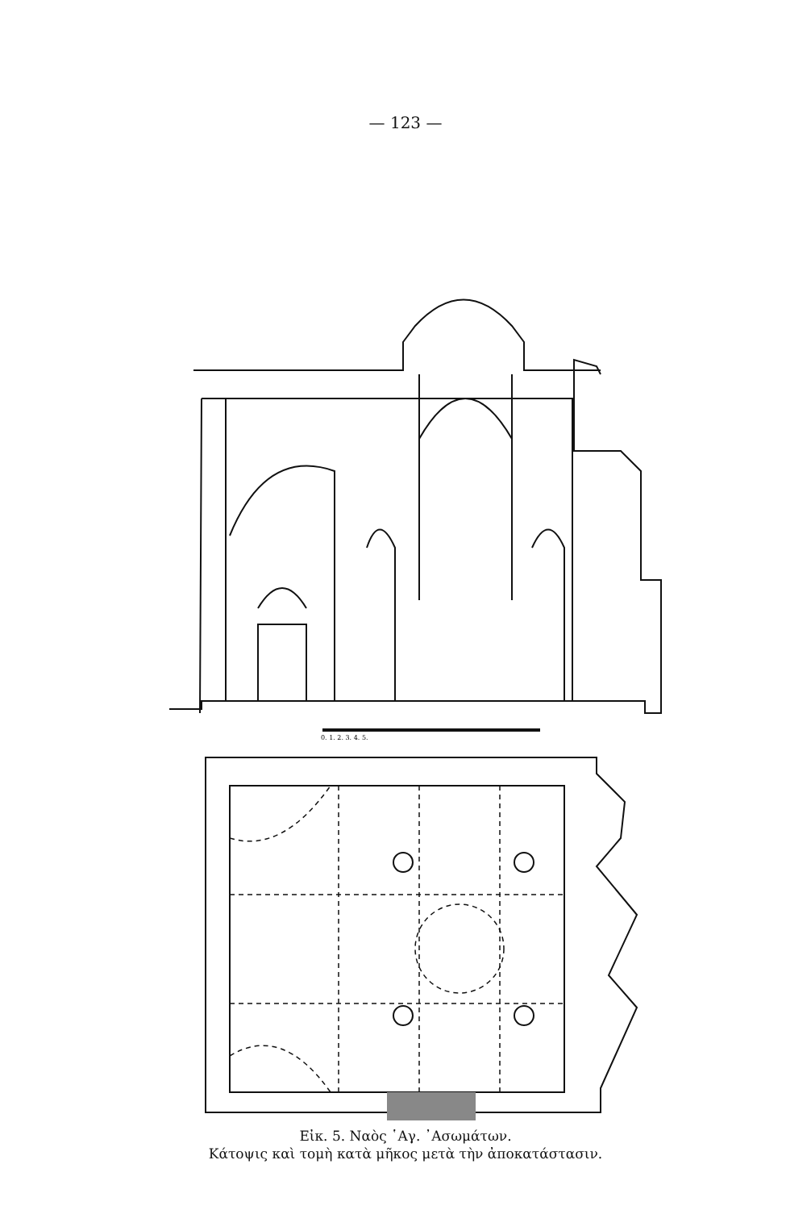— 123 —
0. 1. 2. 3. 4. 5.
Εἰκ. 5. Ναὸς ῾Αγ. ᾿Ασωμάτων.
Κάτοψις καὶ τομὴ κατὰ μῆκος μετὰ τὴν ἀποκατάστασιν.